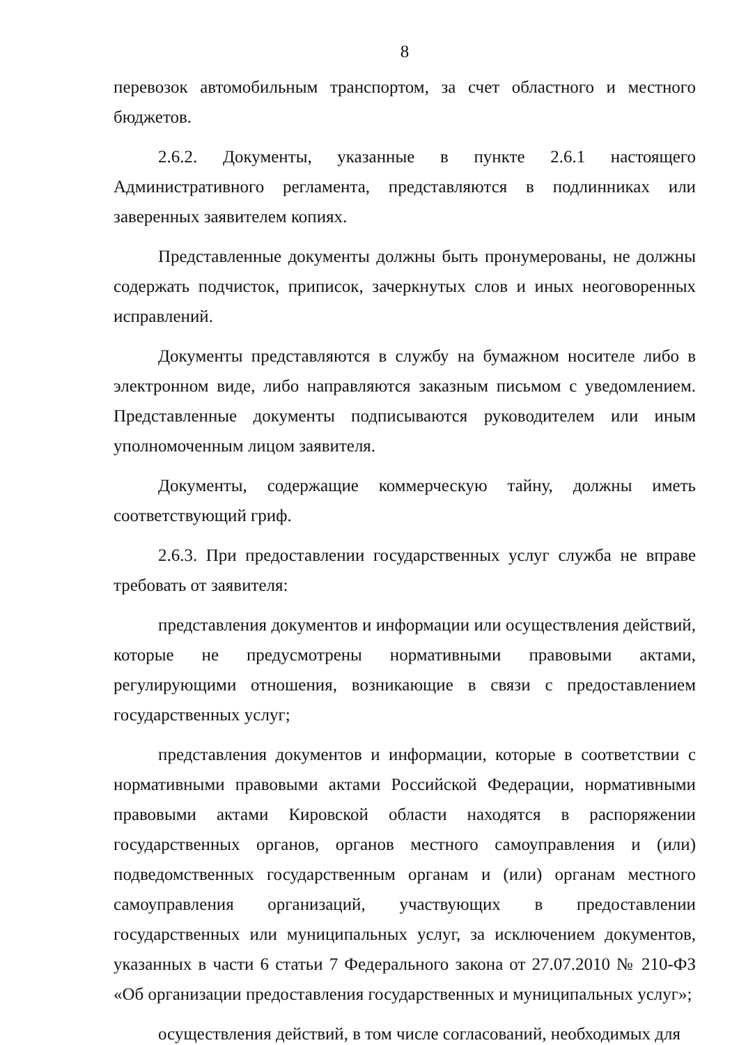8
перевозок автомобильным транспортом, за счет областного и местного бюджетов.
2.6.2. Документы, указанные в пункте 2.6.1 настоящего Административного регламента, представляются в подлинниках или заверенных заявителем копиях.
Представленные документы должны быть пронумерованы, не должны содержать подчисток, приписок, зачеркнутых слов и иных неоговоренных исправлений.
Документы представляются в службу на бумажном носителе либо в электронном виде, либо направляются заказным письмом с уведомлением. Представленные документы подписываются руководителем или иным уполномоченным лицом заявителя.
Документы, содержащие коммерческую тайну, должны иметь соответствующий гриф.
2.6.3. При предоставлении государственных услуг служба не вправе требовать от заявителя:
представления документов и информации или осуществления действий, которые не предусмотрены нормативными правовыми актами, регулирующими отношения, возникающие в связи с предоставлением государственных услуг;
представления документов и информации, которые в соответствии с нормативными правовыми актами Российской Федерации, нормативными правовыми актами Кировской области находятся в распоряжении государственных органов, органов местного самоуправления и (или) подведомственных государственным органам и (или) органам местного самоуправления организаций, участвующих в предоставлении государственных или муниципальных услуг, за исключением документов, указанных в части 6 статьи 7 Федерального закона от 27.07.2010 № 210-ФЗ «Об организации предоставления государственных и муниципальных услуг»;
осуществления действий, в том числе согласований, необходимых для